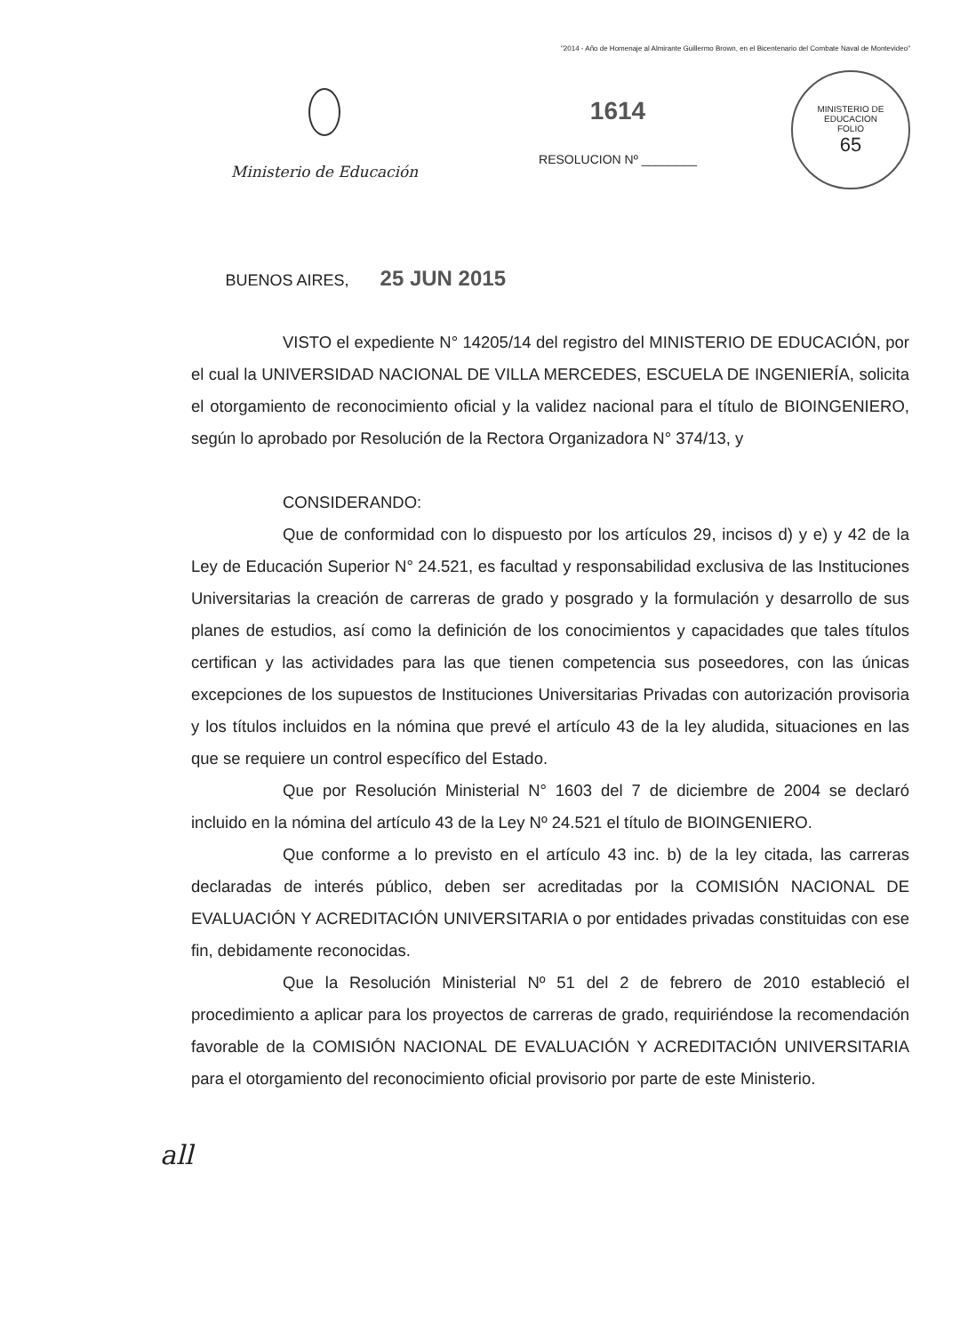"2014 - Año de Homenaje al Almirante Guillermo Brown, en el Bicentenario del Combate Naval de Montevideo"
Ministerio de Educación
1614
RESOLUCION Nº ________
MINISTERIO DE EDUCACION
FOLIO
65
BUENOS AIRES, 25 JUN 2015
VISTO el expediente N° 14205/14 del registro del MINISTERIO DE EDUCACIÓN, por el cual la UNIVERSIDAD NACIONAL DE VILLA MERCEDES, ESCUELA DE INGENIERÍA, solicita el otorgamiento de reconocimiento oficial y la validez nacional para el título de BIOINGENIERO, según lo aprobado por Resolución de la Rectora Organizadora N° 374/13, y
CONSIDERANDO:
Que de conformidad con lo dispuesto por los artículos 29, incisos d) y e) y 42 de la Ley de Educación Superior N° 24.521, es facultad y responsabilidad exclusiva de las Instituciones Universitarias la creación de carreras de grado y posgrado y la formulación y desarrollo de sus planes de estudios, así como la definición de los conocimientos y capacidades que tales títulos certifican y las actividades para las que tienen competencia sus poseedores, con las únicas excepciones de los supuestos de Instituciones Universitarias Privadas con autorización provisoria y los títulos incluidos en la nómina que prevé el artículo 43 de la ley aludida, situaciones en las que se requiere un control específico del Estado.
Que por Resolución Ministerial N° 1603 del 7 de diciembre de 2004 se declaró incluido en la nómina del artículo 43 de la Ley Nº 24.521 el título de BIOINGENIERO.
Que conforme a lo previsto en el artículo 43 inc. b) de la ley citada, las carreras declaradas de interés público, deben ser acreditadas por la COMISIÓN NACIONAL DE EVALUACIÓN Y ACREDITACIÓN UNIVERSITARIA o por entidades privadas constituidas con ese fin, debidamente reconocidas.
Que la Resolución Ministerial Nº 51 del 2 de febrero de 2010 estableció el procedimiento a aplicar para los proyectos de carreras de grado, requiriéndose la recomendación favorable de la COMISIÓN NACIONAL DE EVALUACIÓN Y ACREDITACIÓN UNIVERSITARIA para el otorgamiento del reconocimiento oficial provisorio por parte de este Ministerio.
all